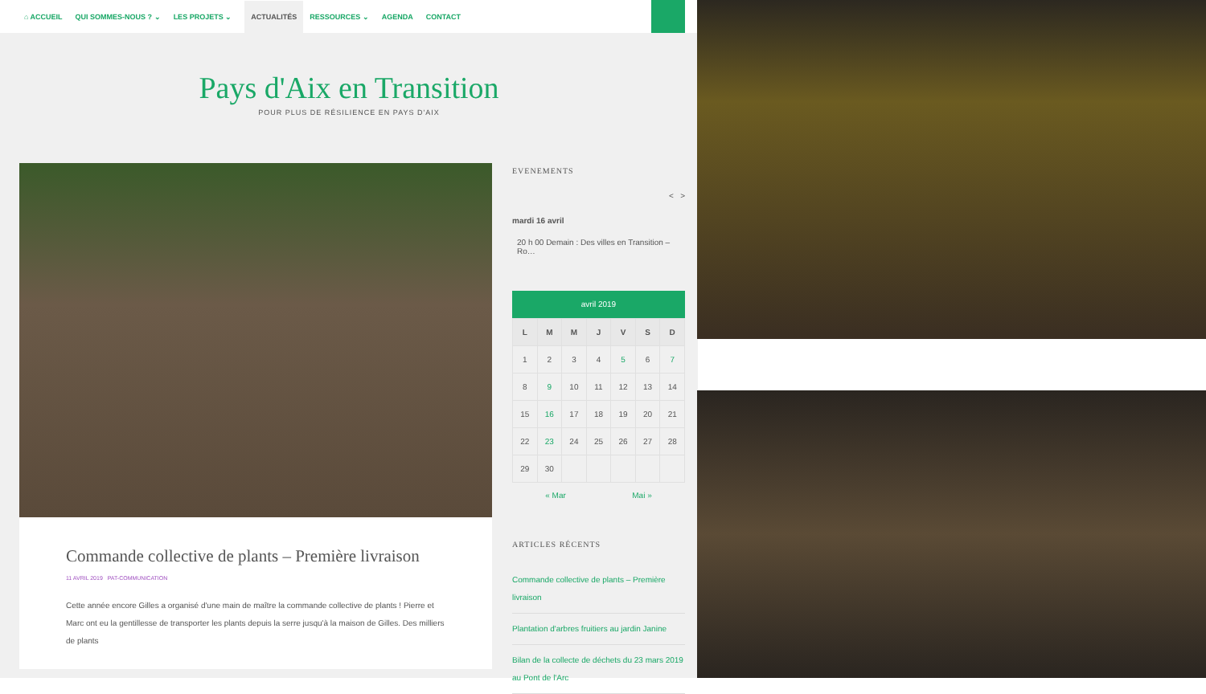⌂ ACCUEIL QUI SOMMES-NOUS ? ⌄ LES PROJETS ⌄ ACTUALITÉS RESSOURCES ⌄ AGENDA CONTACT
Pays d'Aix en Transition
POUR PLUS DE RÉSILIENCE EN PAYS D'AIX
Commande collective de plants – Première livraison
11 AVRIL 2019 PAT-COMMUNICATION
Cette année encore Gilles a organisé d'une main de maître la commande collective de plants ! Pierre et Marc ont eu la gentillesse de transporter les plants depuis la serre jusqu'à la maison de Gilles. Des milliers de plants
EVENEMENTS
< >
mardi 16 avril
20 h 00 Demain : Des villes en Transition – Ro…
avril 2019
| L | M | M | J | V | S | D |
| --- | --- | --- | --- | --- | --- | --- |
| 1 | 2 | 3 | 4 | 5 | 6 | 7 |
| 8 | 9 | 10 | 11 | 12 | 13 | 14 |
| 15 | 16 | 17 | 18 | 19 | 20 | 21 |
| 22 | 23 | 24 | 25 | 26 | 27 | 28 |
| 29 | 30 | | | | | |
« Mar Mai »
ARTICLES RÉCENTS
Commande collective de plants – Première livraison
Plantation d'arbres fruitiers au jardin Janine
Bilan de la collecte de déchets du 23 mars 2019 au Pont de l'Arc